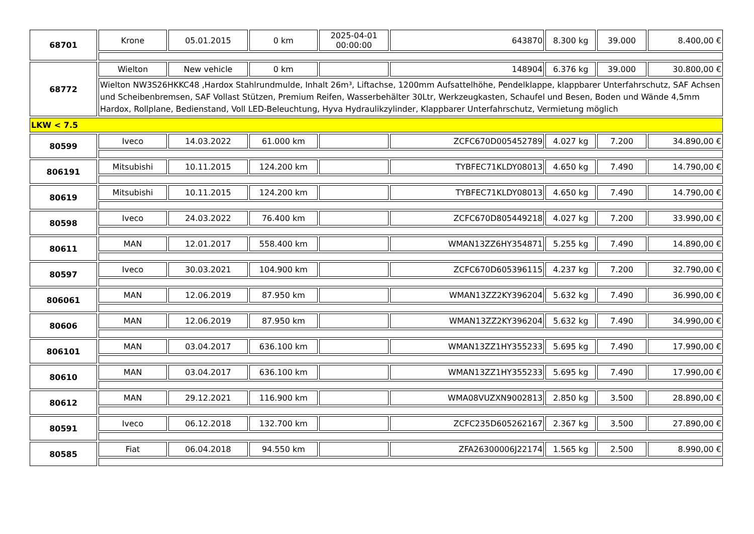| 68701 | Krone | 05.01.2015 | 0 km | 2025-04-01 00:00:00 | 643870 | 8.300 kg | 39.000 | 8.400,00 € |
| 68772 | Wielton | New vehicle | 0 km | | 148904 | 6.376 kg | 39.000 | 30.800,00 € |
| | Wielton NW3S26HKKC48 ,Hardox Stahlrundmulde, Inhalt 26m³, Liftachse, 1200mm Aufsattelhöhe, Pendelklappe, klappbarer Unterfahrschutz, SAF Achsen und Scheibenbremsen, SAF Vollast Stützen, Premium Reifen, Wasserbehälter 30Ltr, Werkzeugkasten, Schaufel und Besen, Boden und Wände 4,5mm Hardox, Rollplane, Bedienstand, Voll LED-Beleuchtung, Hyva Hydraulikzylinder, Klappbarer Unterfahrschutz, Vermietung möglich | | | | | | | |
| LKW < 7.5 | | | | | | | | |
| 80599 | Iveco | 14.03.2022 | 61.000 km | | ZCFC670D005452789 | 4.027 kg | 7.200 | 34.890,00 € |
| 806191 | Mitsubishi | 10.11.2015 | 124.200 km | | TYBFEC71KLDY08013 | 4.650 kg | 7.490 | 14.790,00 € |
| 80619 | Mitsubishi | 10.11.2015 | 124.200 km | | TYBFEC71KLDY08013 | 4.650 kg | 7.490 | 14.790,00 € |
| 80598 | Iveco | 24.03.2022 | 76.400 km | | ZCFC670D805449218 | 4.027 kg | 7.200 | 33.990,00 € |
| 80611 | MAN | 12.01.2017 | 558.400 km | | WMAN13ZZ6HY354871 | 5.255 kg | 7.490 | 14.890,00 € |
| 80597 | Iveco | 30.03.2021 | 104.900 km | | ZCFC670D605396115 | 4.237 kg | 7.200 | 32.790,00 € |
| 806061 | MAN | 12.06.2019 | 87.950 km | | WMAN13ZZ2KY396204 | 5.632 kg | 7.490 | 36.990,00 € |
| 80606 | MAN | 12.06.2019 | 87.950 km | | WMAN13ZZ2KY396204 | 5.632 kg | 7.490 | 34.990,00 € |
| 806101 | MAN | 03.04.2017 | 636.100 km | | WMAN13ZZ1HY355233 | 5.695 kg | 7.490 | 17.990,00 € |
| 80610 | MAN | 03.04.2017 | 636.100 km | | WMAN13ZZ1HY355233 | 5.695 kg | 7.490 | 17.990,00 € |
| 80612 | MAN | 29.12.2021 | 116.900 km | | WMA08VUZXN9002813 | 2.850 kg | 3.500 | 28.890,00 € |
| 80591 | Iveco | 06.12.2018 | 132.700 km | | ZCFC235D605262167 | 2.367 kg | 3.500 | 27.890,00 € |
| 80585 | Fiat | 06.04.2018 | 94.550 km | | ZFA26300006J22174 | 1.565 kg | 2.500 | 8.990,00 € |